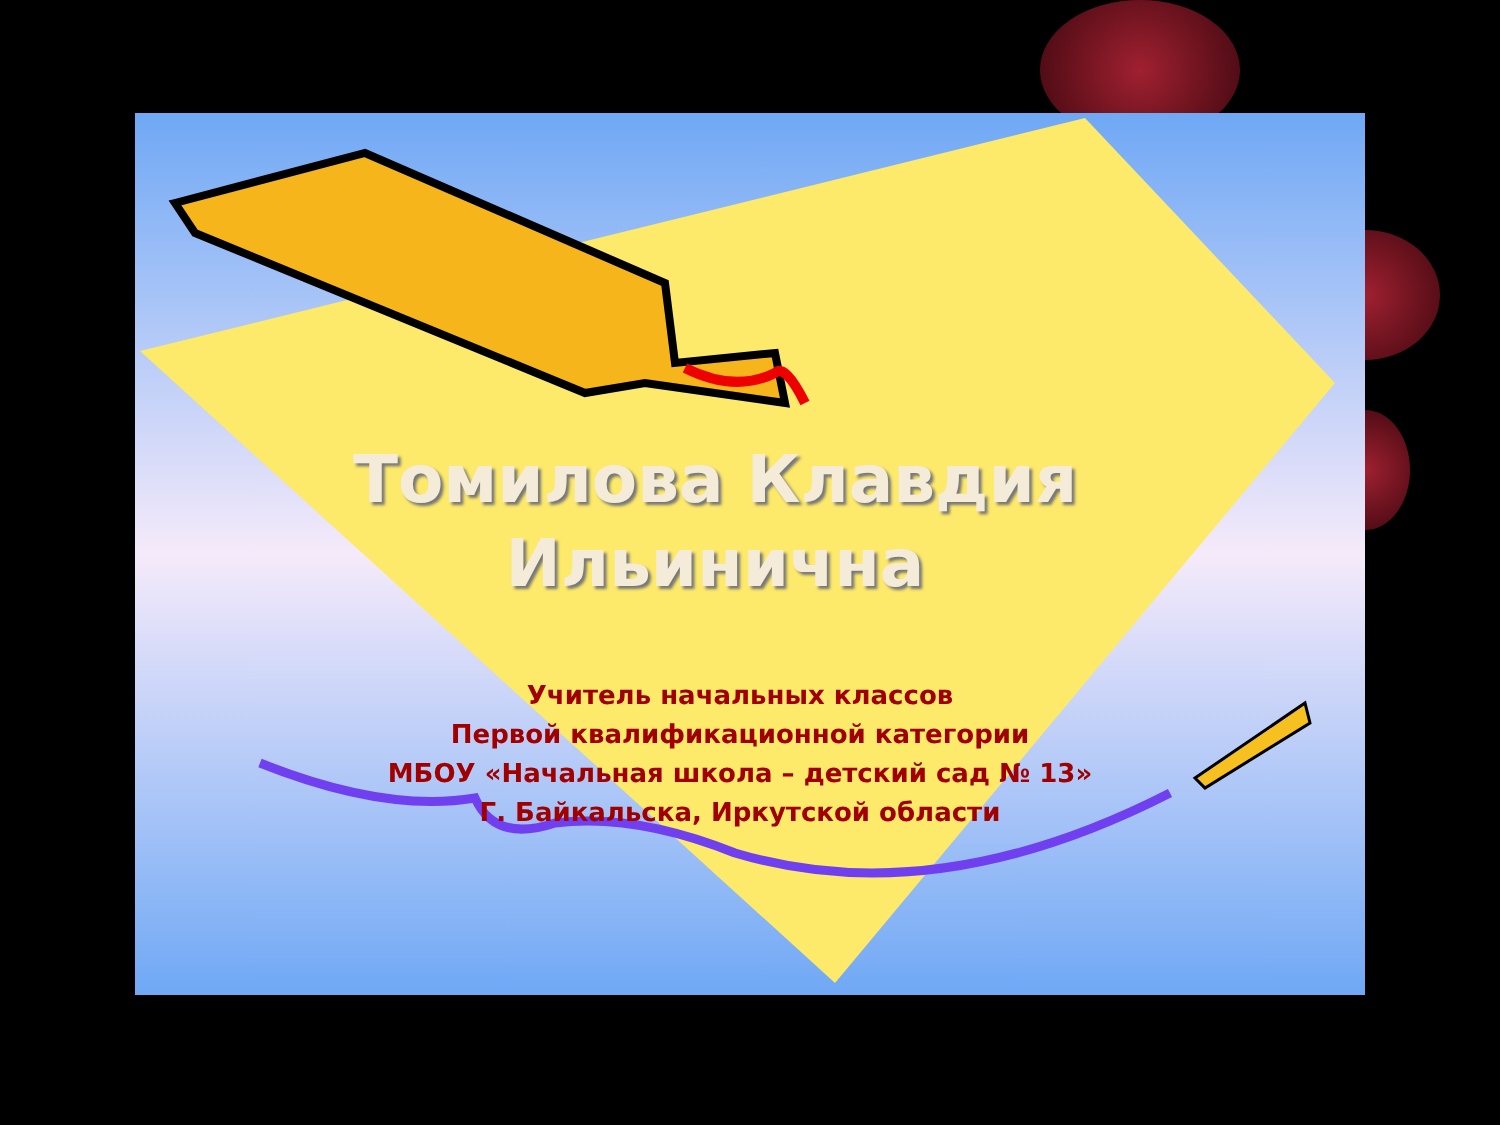Томилова Клавдия Ильинична
Учитель начальных классов
Первой квалификационной категории
МБОУ «Начальная школа – детский сад № 13»
Г. Байкальска, Иркутской области